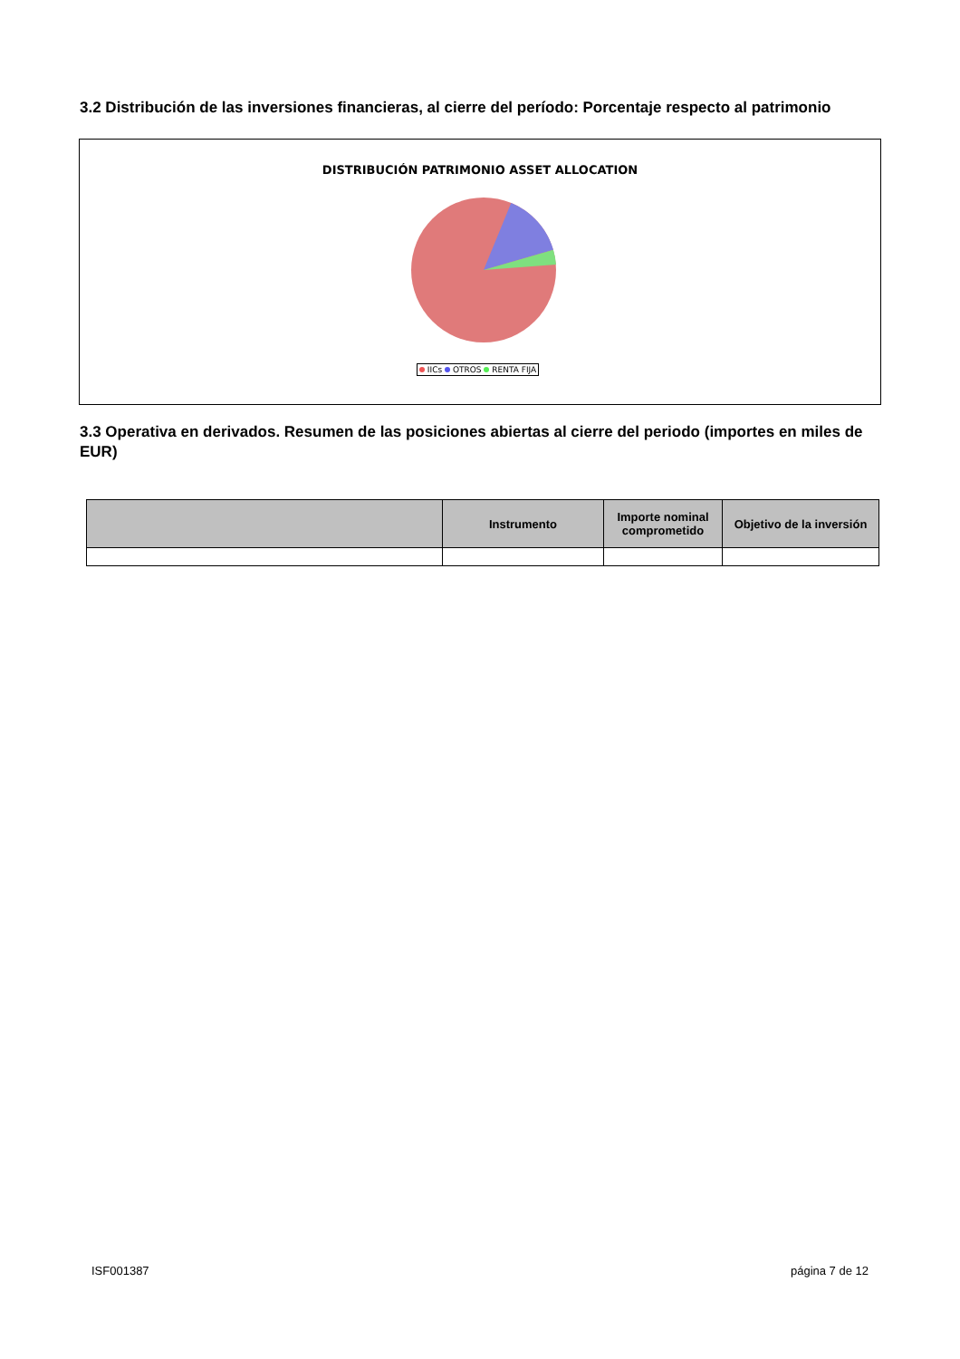3.2 Distribución de las inversiones financieras, al cierre del período: Porcentaje respecto al patrimonio
DISTRIBUCIÓN PATRIMONIO ASSET ALLOCATION
IICs OTROS RENTA FIJA
3.3 Operativa en derivados. Resumen de las posiciones abiertas al cierre del periodo (importes en miles de EUR)
| | Instrumento | Importe nominal comprometido | Objetivo de la inversión |
| --- | --- | --- | --- |
ISF001387 página 7 de 12